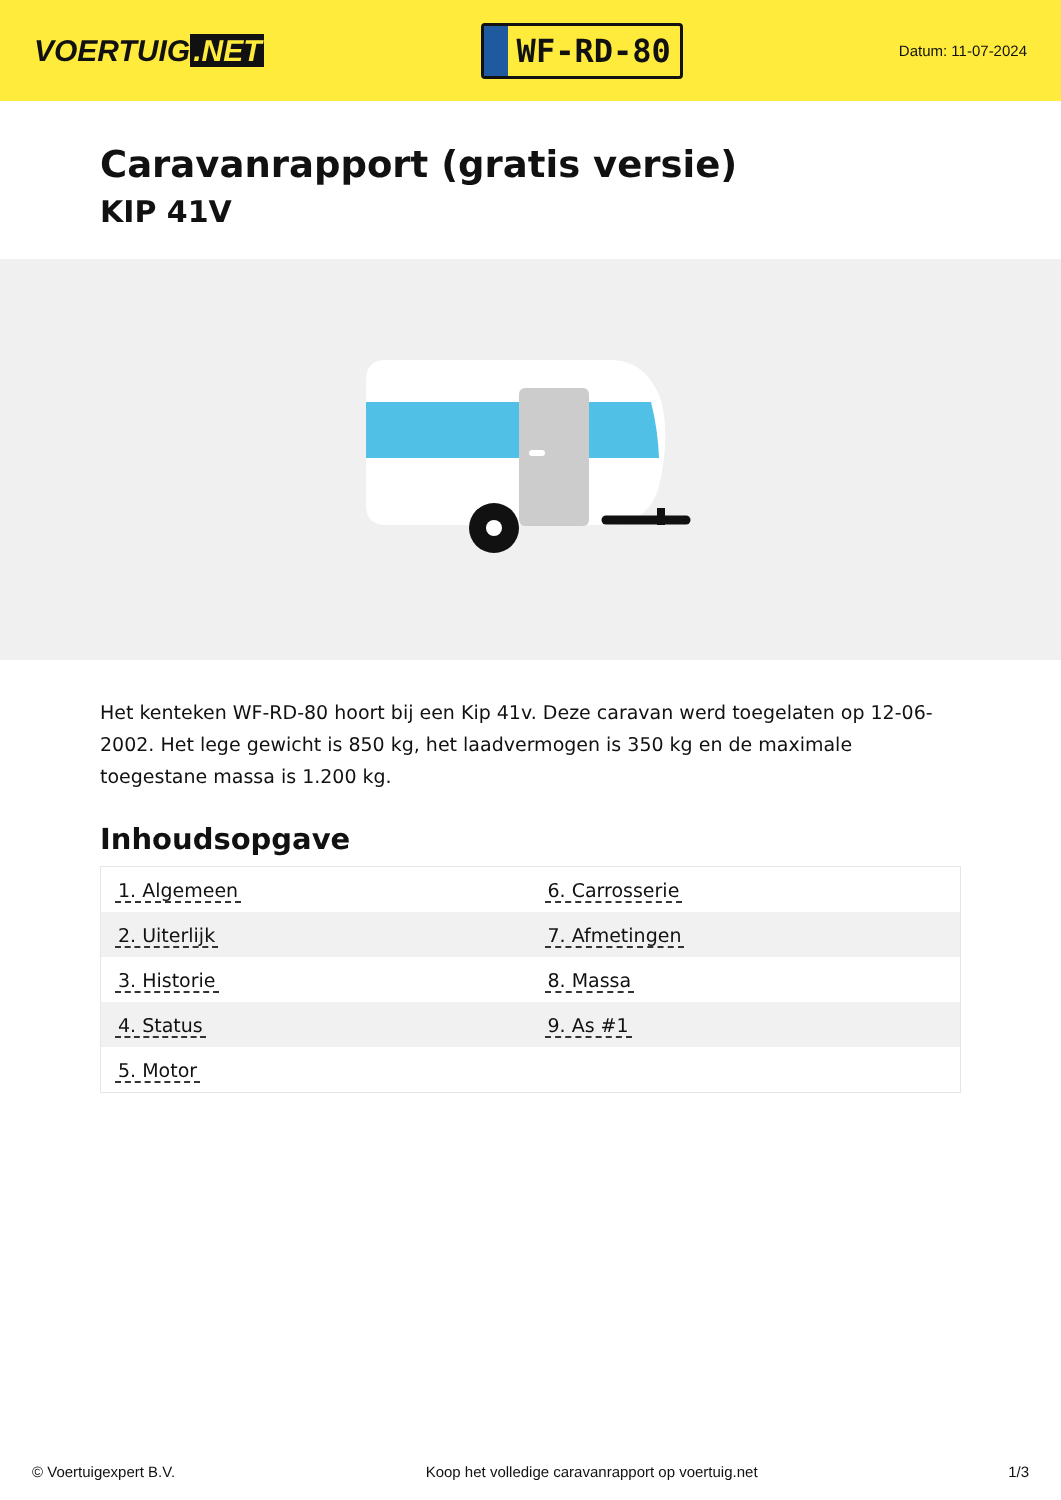VOERTUIG.NET
WF-RD-80
Datum: 11-07-2024
Caravanrapport (gratis versie)
KIP 41V
Het kenteken WF-RD-80 hoort bij een Kip 41v. Deze caravan werd toegelaten op 12-06-2002. Het lege gewicht is 850 kg, het laadvermogen is 350 kg en de maximale toegestane massa is 1.200 kg.
Inhoudsopgave
| 1. Algemeen | 6. Carrosserie |
| 2. Uiterlijk | 7. Afmetingen |
| 3. Historie | 8. Massa |
| 4. Status | 9. As #1 |
| 5. Motor | |
© Voertuigexpert B.V. Koop het volledige caravanrapport op voertuig.net 1/3